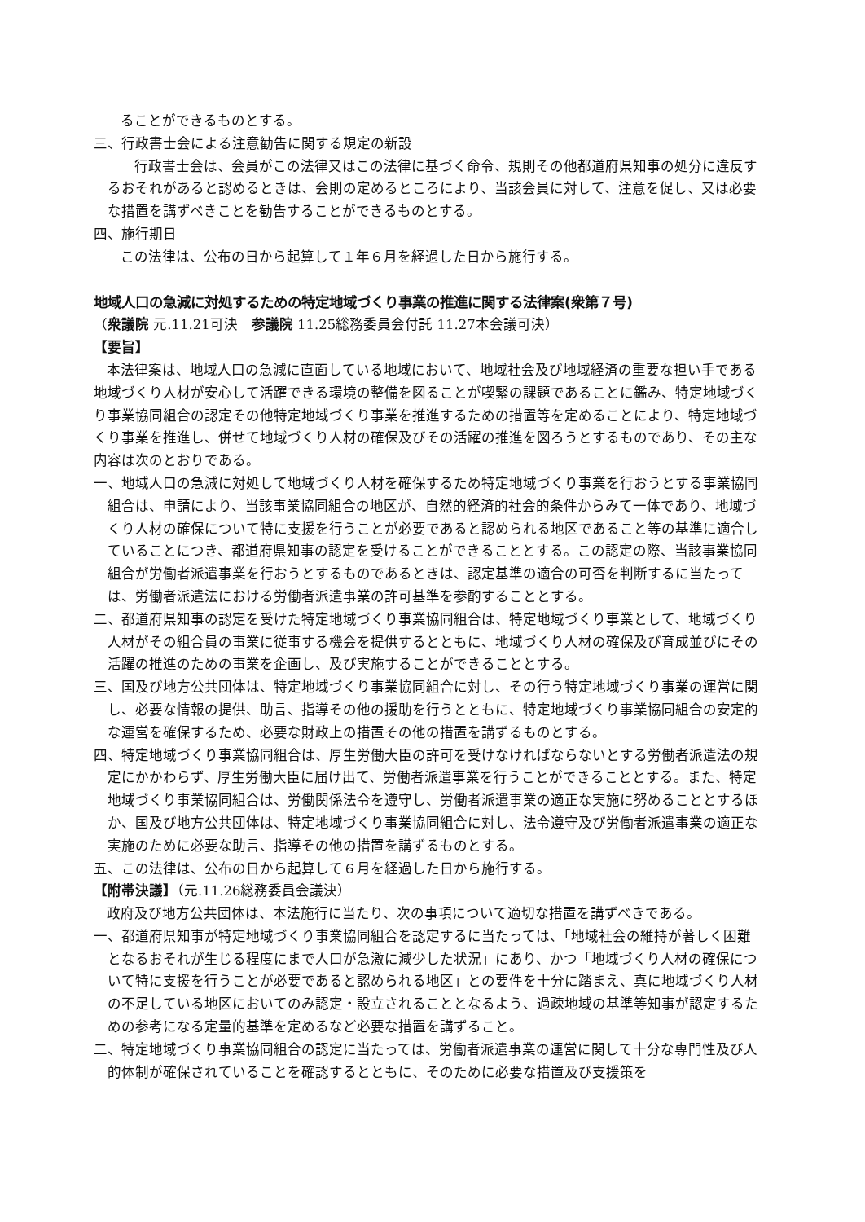ることができるものとする。
三、行政書士会による注意勧告に関する規定の新設
行政書士会は、会員がこの法律又はこの法律に基づく命令、規則その他都道府県知事の処分に違反するおそれがあると認めるときは、会則の定めるところにより、当該会員に対して、注意を促し、又は必要な措置を講ずべきことを勧告することができるものとする。
四、施行期日
この法律は、公布の日から起算して１年６月を経過した日から施行する。
地域人口の急減に対処するための特定地域づくり事業の推進に関する法律案(衆第７号)
（衆議院 元.11.21可決　参議院 11.25総務委員会付託 11.27本会議可決）
【要旨】
本法律案は、地域人口の急減に直面している地域において、地域社会及び地域経済の重要な担い手である地域づくり人材が安心して活躍できる環境の整備を図ることが喫緊の課題であることに鑑み、特定地域づくり事業協同組合の認定その他特定地域づくり事業を推進するための措置等を定めることにより、特定地域づくり事業を推進し、併せて地域づくり人材の確保及びその活躍の推進を図ろうとするものであり、その主な内容は次のとおりである。
一、地域人口の急減に対処して地域づくり人材を確保するため特定地域づくり事業を行おうとする事業協同組合は、申請により、当該事業協同組合の地区が、自然的経済的社会的条件からみて一体であり、地域づくり人材の確保について特に支援を行うことが必要であると認められる地区であること等の基準に適合していることにつき、都道府県知事の認定を受けることができることとする。この認定の際、当該事業協同組合が労働者派遣事業を行おうとするものであるときは、認定基準の適合の可否を判断するに当たっては、労働者派遣法における労働者派遣事業の許可基準を参酌することとする。
二、都道府県知事の認定を受けた特定地域づくり事業協同組合は、特定地域づくり事業として、地域づくり人材がその組合員の事業に従事する機会を提供するとともに、地域づくり人材の確保及び育成並びにその活躍の推進のための事業を企画し、及び実施することができることとする。
三、国及び地方公共団体は、特定地域づくり事業協同組合に対し、その行う特定地域づくり事業の運営に関し、必要な情報の提供、助言、指導その他の援助を行うとともに、特定地域づくり事業協同組合の安定的な運営を確保するため、必要な財政上の措置その他の措置を講ずるものとする。
四、特定地域づくり事業協同組合は、厚生労働大臣の許可を受けなければならないとする労働者派遣法の規定にかかわらず、厚生労働大臣に届け出て、労働者派遣事業を行うことができることとする。また、特定地域づくり事業協同組合は、労働関係法令を遵守し、労働者派遣事業の適正な実施に努めることとするほか、国及び地方公共団体は、特定地域づくり事業協同組合に対し、法令遵守及び労働者派遣事業の適正な実施のために必要な助言、指導その他の措置を講ずるものとする。
五、この法律は、公布の日から起算して６月を経過した日から施行する。
【附帯決議】（元.11.26総務委員会議決）
政府及び地方公共団体は、本法施行に当たり、次の事項について適切な措置を講ずべきである。
一、都道府県知事が特定地域づくり事業協同組合を認定するに当たっては、「地域社会の維持が著しく困難となるおそれが生じる程度にまで人口が急激に減少した状況」にあり、かつ「地域づくり人材の確保について特に支援を行うことが必要であると認められる地区」との要件を十分に踏まえ、真に地域づくり人材の不足している地区においてのみ認定・設立されることとなるよう、過疎地域の基準等知事が認定するための参考になる定量的基準を定めるなど必要な措置を講ずること。
二、特定地域づくり事業協同組合の認定に当たっては、労働者派遣事業の運営に関して十分な専門性及び人的体制が確保されていることを確認するとともに、そのために必要な措置及び支援策を